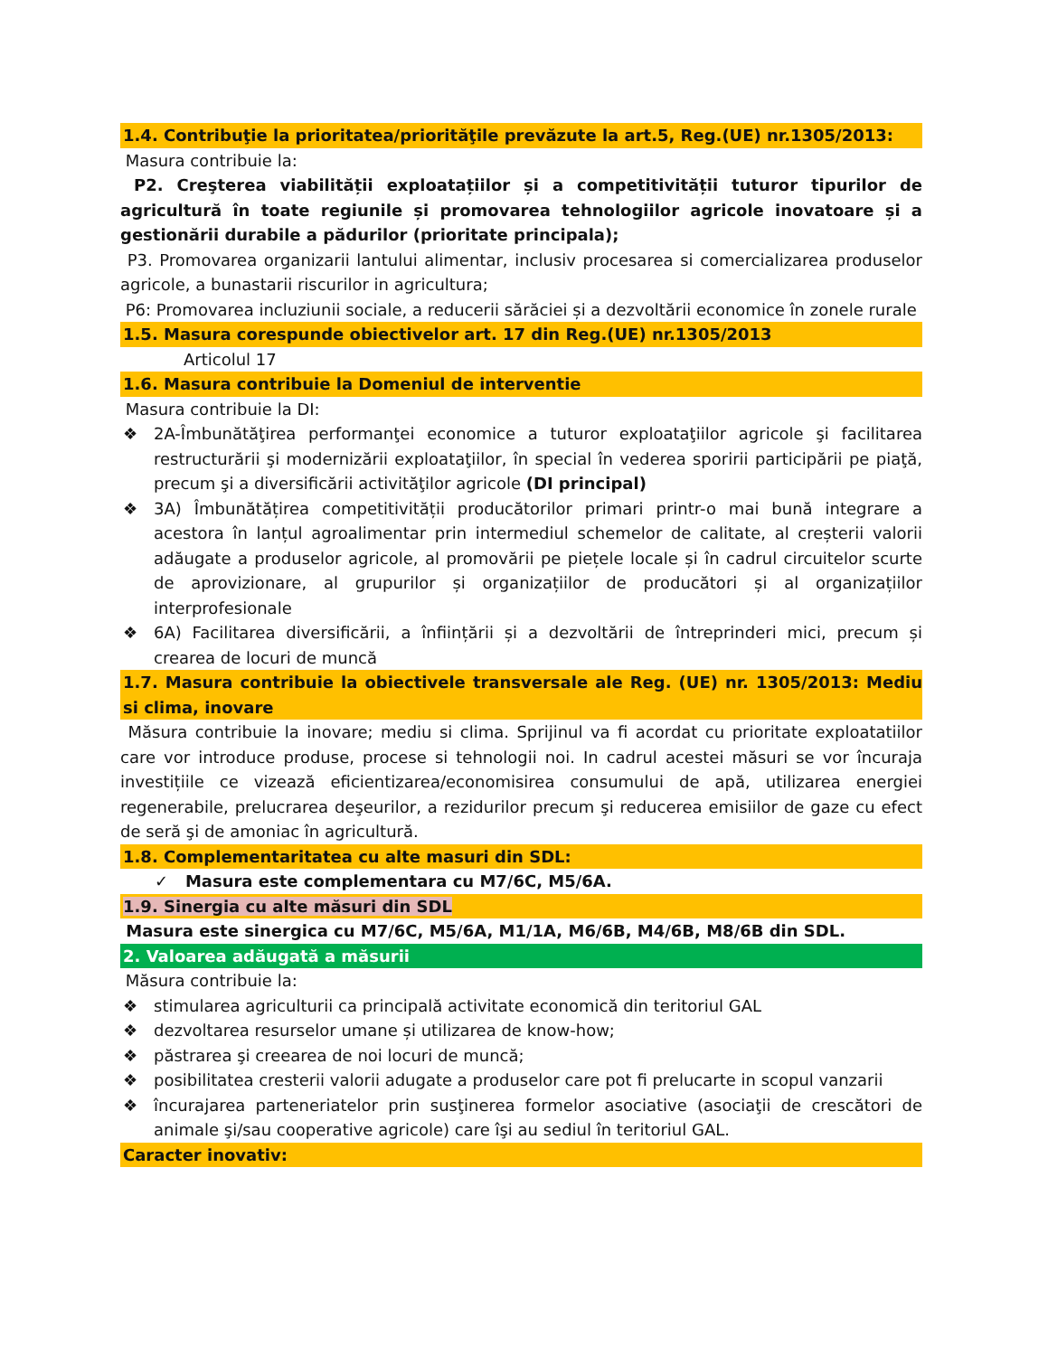1.4. Contribuţie la prioritatea/priorităţile prevăzute la art.5, Reg.(UE) nr.1305/2013:
Masura contribuie la:
P2. Creşterea viabilității exploatațiilor și a competitivității tuturor tipurilor de agricultură în toate regiunile și promovarea tehnologiilor agricole inovatoare și a gestionării durabile a pădurilor (prioritate principala);
P3. Promovarea organizarii lantului alimentar, inclusiv procesarea si comercializarea produselor agricole, a bunastarii riscurilor in agricultura;
P6: Promovarea incluziunii sociale, a reducerii sărăciei și a dezvoltării economice în zonele rurale
1.5. Masura corespunde obiectivelor art. 17 din Reg.(UE) nr.1305/2013
Articolul 17
1.6. Masura contribuie la Domeniul de interventie
Masura contribuie la DI:
❖ 2A-Îmbunătăţirea performanţei economice a tuturor exploataţiilor agricole şi facilitarea restructurării şi modernizării exploataţiilor, în special în vederea sporirii participării pe piaţă, precum şi a diversificării activităţilor agricole (DI principal)
❖ 3A) Îmbunătățirea competitivității producătorilor primari printr-o mai bună integrare a acestora în lanțul agroalimentar prin intermediul schemelor de calitate, al creșterii valorii adăugate a produselor agricole, al promovării pe piețele locale și în cadrul circuitelor scurte de aprovizionare, al grupurilor și organizațiilor de producători și al organizațiilor interprofesionale
❖ 6A) Facilitarea diversificării, a înființării și a dezvoltării de întreprinderi mici, precum și crearea de locuri de muncă
1.7. Masura contribuie la obiectivele transversale ale Reg. (UE) nr. 1305/2013: Mediu si clima, inovare
Măsura contribuie la inovare; mediu si clima. Sprijinul va fi acordat cu prioritate exploatatiilor care vor introduce produse, procese si tehnologii noi. In cadrul acestei măsuri se vor încuraja investițiile ce vizează eficientizarea/economisirea consumului de apă, utilizarea energiei regenerabile, prelucrarea deşeurilor, a rezidurilor precum şi reducerea emisiilor de gaze cu efect de seră şi de amoniac în agricultură.
1.8. Complementaritatea cu alte masuri din SDL:
✓ Masura este complementara cu M7/6C, M5/6A.
1.9. Sinergia cu alte măsuri din SDL
Masura este sinergica cu M7/6C, M5/6A, M1/1A, M6/6B, M4/6B, M8/6B din SDL.
2. Valoarea adăugată a măsurii
Măsura contribuie la:
❖ stimularea agriculturii ca principală activitate economică din teritoriul GAL
❖ dezvoltarea resurselor umane și utilizarea de know-how;
❖ păstrarea şi creearea de noi locuri de muncă;
❖ posibilitatea cresterii valorii adugate a produselor care pot fi prelucarte in scopul vanzarii
❖ încurajarea parteneriatelor prin susţinerea formelor asociative (asociaţii de crescători de animale şi/sau cooperative agricole) care îşi au sediul în teritoriul GAL.
Caracter inovativ: